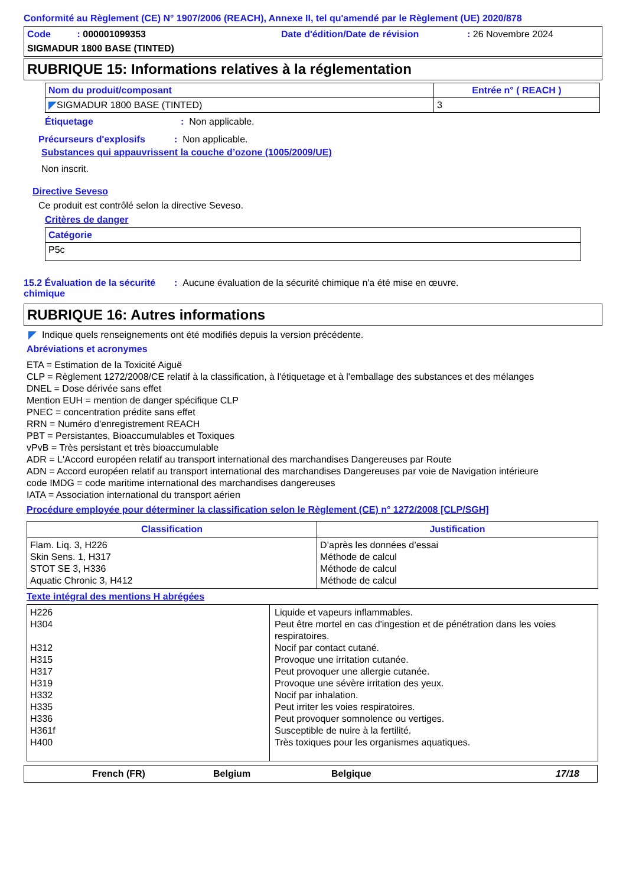Conformité au Règlement (CE) N° 1907/2006 (REACH), Annexe II, tel qu'amendé par le Règlement (UE) 2020/878
Code : 000001099353 Date d'édition/Date de révision: 26 Novembre 2024
SIGMADUR 1800 BASE (TINTED)
RUBRIQUE 15: Informations relatives à la réglementation
| Nom du produit/composant | Entrée n° ( REACH ) |
| --- | --- |
| SIGMADUR 1800 BASE (TINTED) | 3 |
Étiquetage: Non applicable.
Précurseurs d'explosifs: Non applicable.
Substances qui appauvrissent la couche d’ozone (1005/2009/UE)
Non inscrit.
Directive Seveso
Ce produit est contrôlé selon la directive Seveso.
Critères de danger
| Catégorie |
| --- |
| P5c |
15.2 Évaluation de la sécurité chimique: Aucune évaluation de la sécurité chimique n'a été mise en œuvre.
RUBRIQUE 16: Autres informations
Indique quels renseignements ont été modifiés depuis la version précédente.
Abréviations et acronymes
ETA = Estimation de la Toxicité Aiguë
CLP = Règlement 1272/2008/CE relatif à la classification, à l'étiquetage et à l'emballage des substances et des mélanges
DNEL = Dose dérivée sans effet
Mention EUH = mention de danger spécifique CLP
PNEC = concentration prédite sans effet
RRN = Numéro d'enregistrement REACH
PBT = Persistantes, Bioaccumulables et Toxiques
vPvB = Très persistant et très bioaccumulable
ADR = L'Accord européen relatif au transport international des marchandises Dangereuses par Route
ADN = Accord européen relatif au transport international des marchandises Dangereuses par voie de Navigation intérieure
code IMDG = code maritime international des marchandises dangereuses
IATA = Association international du transport aérien
Procédure employée pour déterminer la classification selon le Règlement (CE) n° 1272/2008 [CLP/SGH]
| Classification | Justification |
| --- | --- |
| Flam. Liq. 3, H226 Skin Sens. 1, H317 STOT SE 3, H336 Aquatic Chronic 3, H412 | D’après les données d’essai Méthode de calcul Méthode de calcul Méthode de calcul |
Texte intégral des mentions H abrégées
| H226 H304 H312 H315 H317 H319 H332 H335 H336 H361f H400 | Liquide et vapeurs inflammables. Peut être mortel en cas d'ingestion et de pénétration dans les voies respiratoires. Nocif par contact cutané. Provoque une irritation cutanée. Peut provoquer une allergie cutanée. Provoque une sévère irritation des yeux. Nocif par inhalation. Peut irriter les voies respiratoires. Peut provoquer somnolence ou vertiges. Susceptible de nuire à la fertilité. Très toxiques pour les organismes aquatiques. |
French (FR) Belgium Belgique 17/18